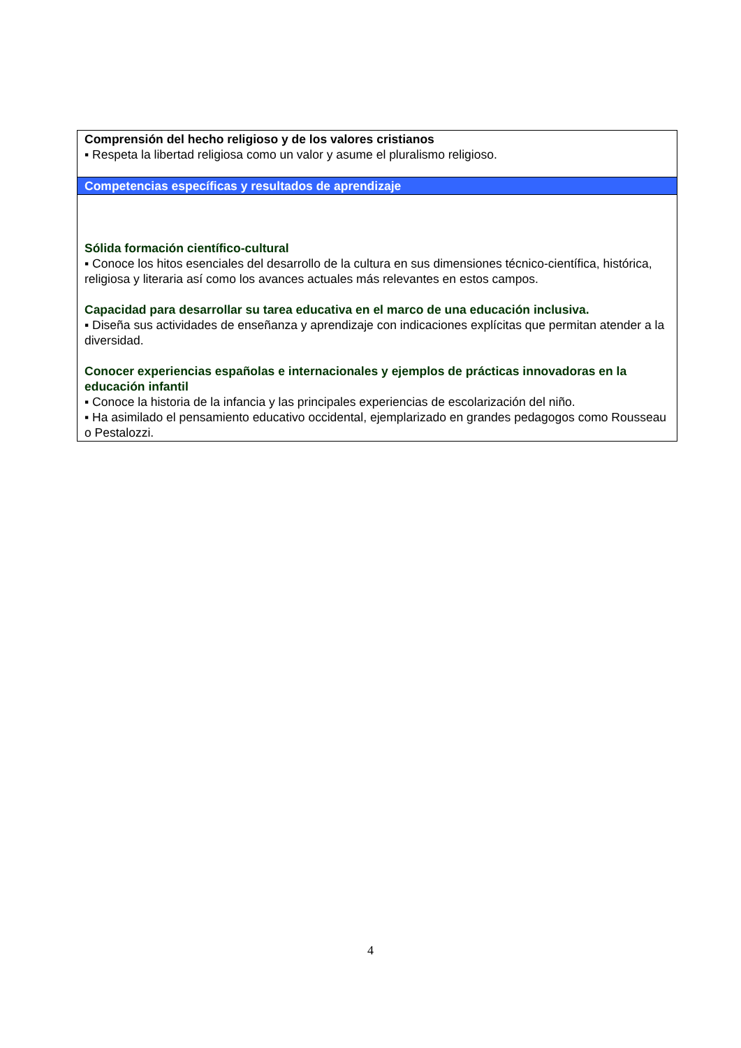| Comprensión del hecho religioso y de los valores cristianos ▪ Respeta la libertad religiosa como un valor y asume el pluralismo religioso. |
| Competencias específicas y resultados de aprendizaje |
| Sólida formación científico-cultural ▪ Conoce los hitos esenciales del desarrollo de la cultura en sus dimensiones técnico-científica, histórica, religiosa y literaria así como los avances actuales más relevantes en estos campos. Capacidad para desarrollar su tarea educativa en el marco de una educación inclusiva. ▪ Diseña sus actividades de enseñanza y aprendizaje con indicaciones explícitas que permitan atender a la diversidad. Conocer experiencias españolas e internacionales y ejemplos de prácticas innovadoras en la educación infantil ▪ Conoce la historia de la infancia y las principales experiencias de escolarización del niño. ▪ Ha asimilado el pensamiento educativo occidental, ejemplarizado en grandes pedagogos como Rousseau o Pestalozzi. |
4